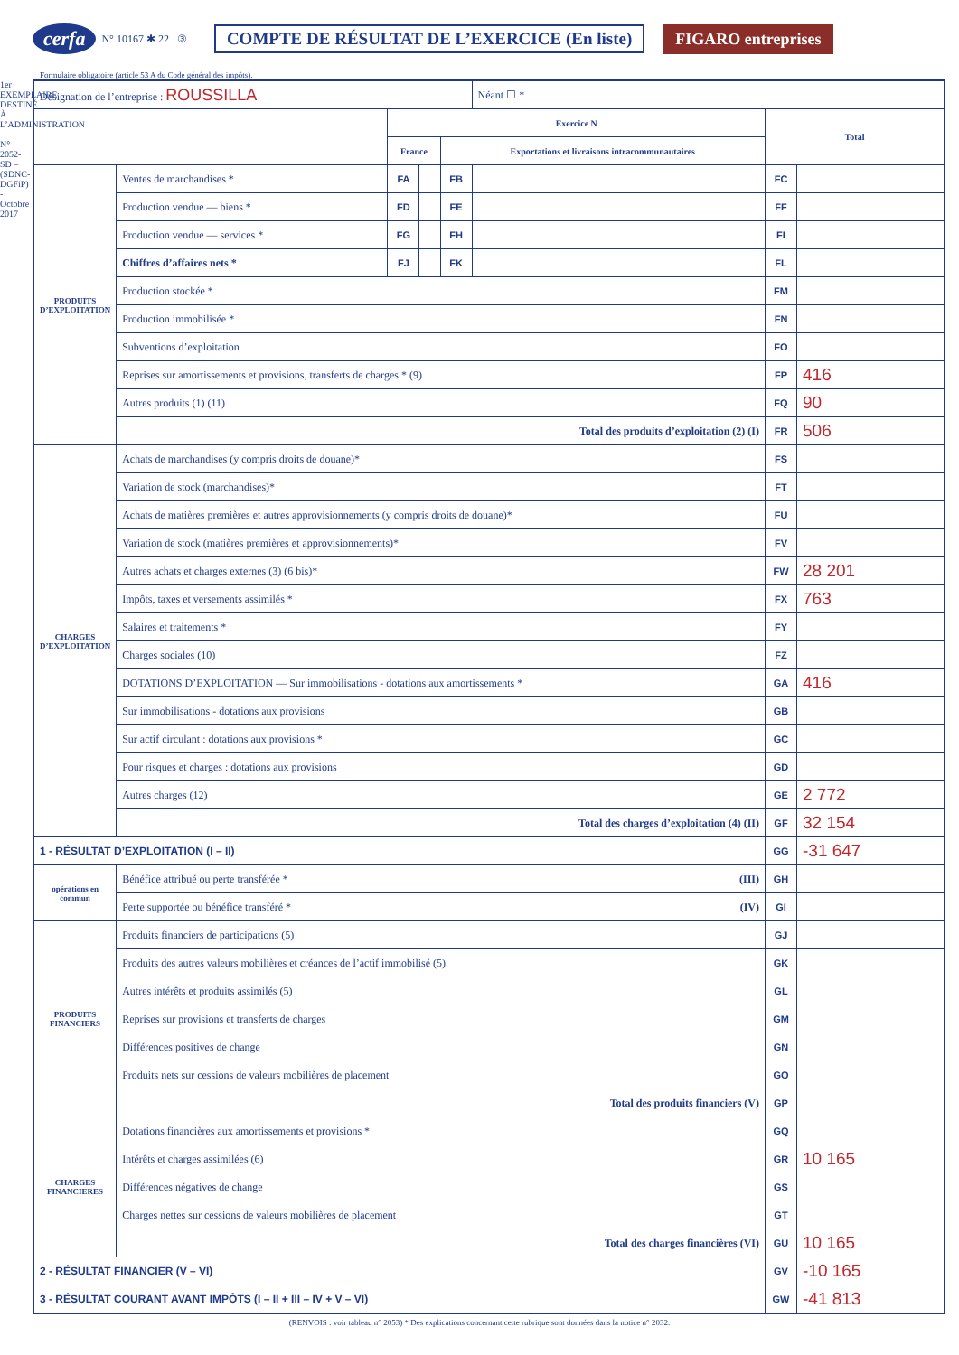cerfa N° 10167 ✱ 22 ③ COMPTE DE RÉSULTAT DE L’EXERCICE (En liste) FIGARO entreprises
Formulaire obligatoire (article 53 A du Code général des impôts).
1er EXEMPLAIRE DESTINÉ À L’ADMINISTRATION
N° 2052-SD – (SDNC-DGFiP) - Octobre 2017
| Désignation de l’entreprise : ROUSSILLA | | | | | Néant ☐ * | | |
| | | Exercice N | | | | Total | |
| | | France | | Exportations et livraisons intracommunautaires | | | |
| PRODUITS D’EXPLOITATION | Ventes de marchandises * | FA | | FB | | FC | |
| | Production vendue — biens * | FD | | FE | | FF | |
| | Production vendue — services * | FG | | FH | | FI | |
| | Chiffres d’affaires nets * | FJ | | FK | | FL | |
| | Production stockée * | | | | | FM | |
| | Production immobilisée * | | | | | FN | |
| | Subventions d’exploitation | | | | | FO | |
| | Reprises sur amortissements et provisions, transferts de charges * (9) | | | | | FP | 416 |
| | Autres produits (1) (11) | | | | | FQ | 90 |
| | Total des produits d’exploitation (2) (I) | | | | | FR | 506 |
| CHARGES D’EXPLOITATION | Achats de marchandises (y compris droits de douane)* | | | | | FS | |
| | Variation de stock (marchandises)* | | | | | FT | |
| | Achats de matières premières et autres approvisionnements (y compris droits de douane)* | | | | | FU | |
| | Variation de stock (matières premières et approvisionnements)* | | | | | FV | |
| | Autres achats et charges externes (3) (6 bis)* | | | | | FW | 28 201 |
| | Impôts, taxes et versements assimilés * | | | | | FX | 763 |
| | Salaires et traitements * | | | | | FY | |
| | Charges sociales (10) | | | | | FZ | |
| | DOTATIONS D’EXPLOITATION — Sur immobilisations - dotations aux amortissements * | | | | | GA | 416 |
| | Sur immobilisations - dotations aux provisions | | | | | GB | |
| | Sur actif circulant : dotations aux provisions * | | | | | GC | |
| | Pour risques et charges : dotations aux provisions | | | | | GD | |
| | Autres charges (12) | | | | | GE | 2 772 |
| | Total des charges d’exploitation (4) (II) | | | | | GF | 32 154 |
| 1 - RÉSULTAT D’EXPLOITATION (I – II) | | | | | | GG | -31 647 |
| opérations en commun | Bénéfice attribué ou perte transférée * (III) | | | | | GH | |
| | Perte supportée ou bénéfice transféré * (IV) | | | | | GI | |
| PRODUITS FINANCIERS | Produits financiers de participations (5) | | | | | GJ | |
| | Produits des autres valeurs mobilières et créances de l’actif immobilisé (5) | | | | | GK | |
| | Autres intérêts et produits assimilés (5) | | | | | GL | |
| | Reprises sur provisions et transferts de charges | | | | | GM | |
| | Différences positives de change | | | | | GN | |
| | Produits nets sur cessions de valeurs mobilières de placement | | | | | GO | |
| | Total des produits financiers (V) | | | | | GP | |
| CHARGES FINANCIERES | Dotations financières aux amortissements et provisions * | | | | | GQ | |
| | Intérêts et charges assimilées (6) | | | | | GR | 10 165 |
| | Différences négatives de change | | | | | GS | |
| | Charges nettes sur cessions de valeurs mobilières de placement | | | | | GT | |
| | Total des charges financières (VI) | | | | | GU | 10 165 |
| 2 - RÉSULTAT FINANCIER (V – VI) | | | | | | GV | -10 165 |
| 3 - RÉSULTAT COURANT AVANT IMPÔTS (I – II + III – IV + V – VI) | | | | | | GW | -41 813 |
(RENVOIS : voir tableau n° 2053) * Des explications concernant cette rubrique sont données dans la notice n° 2032.